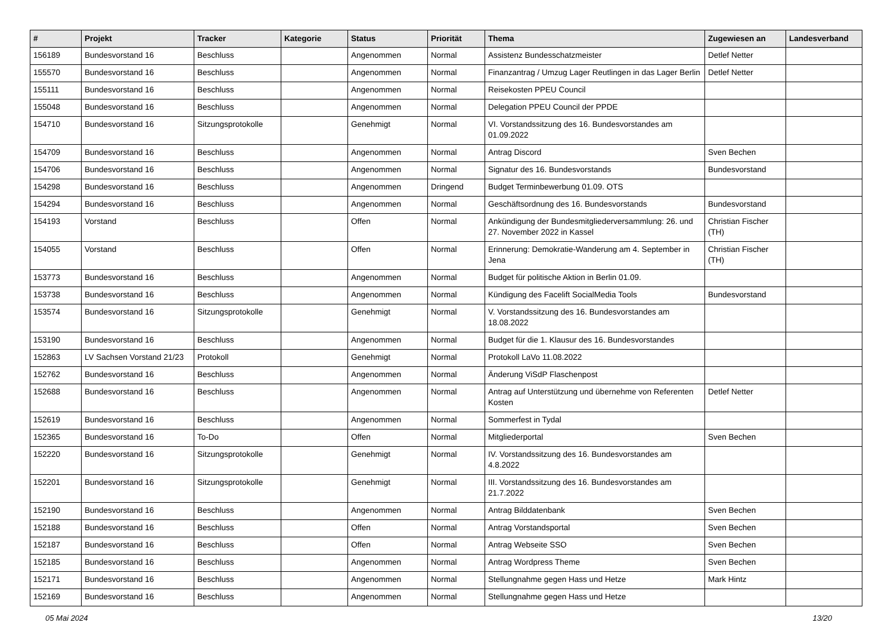| # | Projekt | Tracker | Kategorie | Status | Priorität | Thema | Zugewiesen an | Landesverband |
| --- | --- | --- | --- | --- | --- | --- | --- | --- |
| 156189 | Bundesvorstand 16 | Beschluss | | Angenommen | Normal | Assistenz Bundesschatzmeister | Detlef Netter | |
| 155570 | Bundesvorstand 16 | Beschluss | | Angenommen | Normal | Finanzantrag / Umzug Lager Reutlingen in das Lager Berlin | Detlef Netter | |
| 155111 | Bundesvorstand 16 | Beschluss | | Angenommen | Normal | Reisekosten PPEU Council | | |
| 155048 | Bundesvorstand 16 | Beschluss | | Angenommen | Normal | Delegation PPEU Council der PPDE | | |
| 154710 | Bundesvorstand 16 | Sitzungsprotokolle | | Genehmigt | Normal | VI. Vorstandssitzung des 16. Bundesvorstandes am 01.09.2022 | | |
| 154709 | Bundesvorstand 16 | Beschluss | | Angenommen | Normal | Antrag Discord | Sven Bechen | |
| 154706 | Bundesvorstand 16 | Beschluss | | Angenommen | Normal | Signatur des 16. Bundesvorstands | Bundesvorstand | |
| 154298 | Bundesvorstand 16 | Beschluss | | Angenommen | Dringend | Budget Terminbewerbung 01.09. OTS | | |
| 154294 | Bundesvorstand 16 | Beschluss | | Angenommen | Normal | Geschäftsordnung des 16. Bundesvorstands | Bundesvorstand | |
| 154193 | Vorstand | Beschluss | | Offen | Normal | Ankündigung der Bundesmitgliederversammlung: 26. und 27. November 2022 in Kassel | Christian Fischer (TH) | |
| 154055 | Vorstand | Beschluss | | Offen | Normal | Erinnerung: Demokratie-Wanderung am 4. September in Jena | Christian Fischer (TH) | |
| 153773 | Bundesvorstand 16 | Beschluss | | Angenommen | Normal | Budget für politische Aktion in Berlin 01.09. | | |
| 153738 | Bundesvorstand 16 | Beschluss | | Angenommen | Normal | Kündigung des Facelift SocialMedia Tools | Bundesvorstand | |
| 153574 | Bundesvorstand 16 | Sitzungsprotokolle | | Genehmigt | Normal | V. Vorstandssitzung des 16. Bundesvorstandes am 18.08.2022 | | |
| 153190 | Bundesvorstand 16 | Beschluss | | Angenommen | Normal | Budget für die 1. Klausur des 16. Bundesvorstandes | | |
| 152863 | LV Sachsen Vorstand 21/23 | Protokoll | | Genehmigt | Normal | Protokoll LaVo 11.08.2022 | | |
| 152762 | Bundesvorstand 16 | Beschluss | | Angenommen | Normal | Änderung ViSdP Flaschenpost | | |
| 152688 | Bundesvorstand 16 | Beschluss | | Angenommen | Normal | Antrag auf Unterstützung und übernehme von Referenten Kosten | Detlef Netter | |
| 152619 | Bundesvorstand 16 | Beschluss | | Angenommen | Normal | Sommerfest in Tydal | | |
| 152365 | Bundesvorstand 16 | To-Do | | Offen | Normal | Mitgliederportal | Sven Bechen | |
| 152220 | Bundesvorstand 16 | Sitzungsprotokolle | | Genehmigt | Normal | IV. Vorstandssitzung des 16. Bundesvorstandes am 4.8.2022 | | |
| 152201 | Bundesvorstand 16 | Sitzungsprotokolle | | Genehmigt | Normal | III. Vorstandssitzung des 16. Bundesvorstandes am 21.7.2022 | | |
| 152190 | Bundesvorstand 16 | Beschluss | | Angenommen | Normal | Antrag Bilddatenbank | Sven Bechen | |
| 152188 | Bundesvorstand 16 | Beschluss | | Offen | Normal | Antrag Vorstandsportal | Sven Bechen | |
| 152187 | Bundesvorstand 16 | Beschluss | | Offen | Normal | Antrag Webseite SSO | Sven Bechen | |
| 152185 | Bundesvorstand 16 | Beschluss | | Angenommen | Normal | Antrag Wordpress Theme | Sven Bechen | |
| 152171 | Bundesvorstand 16 | Beschluss | | Angenommen | Normal | Stellungnahme gegen Hass und Hetze | Mark Hintz | |
| 152169 | Bundesvorstand 16 | Beschluss | | Angenommen | Normal | Stellungnahme gegen Hass und Hetze | | |
05 Mai 2024 13/20